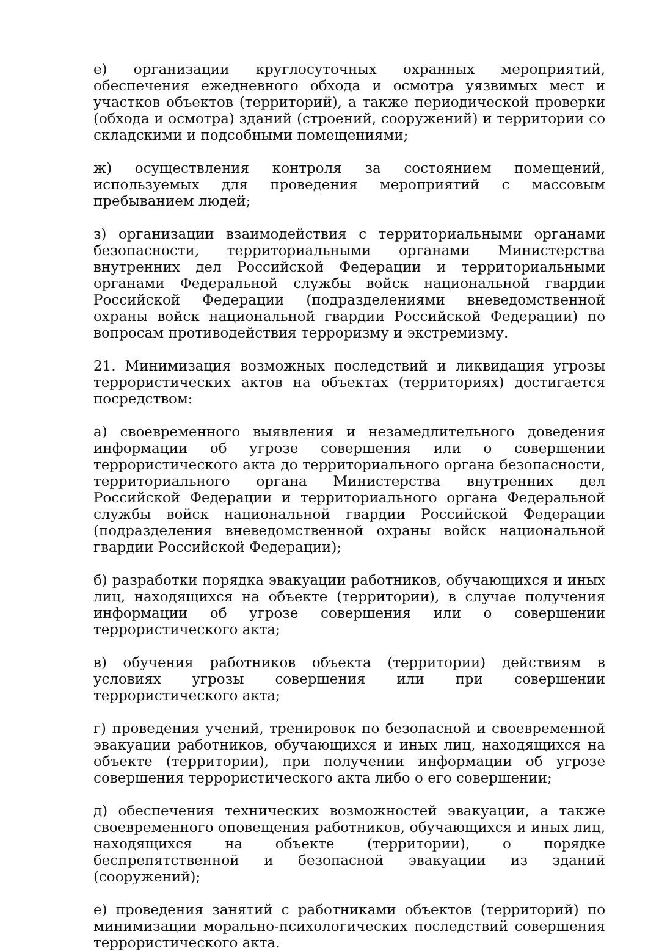е) организации круглосуточных охранных мероприятий, обеспечения ежедневного обхода и осмотра уязвимых мест и участков объектов (территорий), а также периодической проверки (обхода и осмотра) зданий (строений, сооружений) и территории со складскими и подсобными помещениями;
ж) осуществления контроля за состоянием помещений, используемых для проведения мероприятий с массовым пребыванием людей;
з) организации взаимодействия с территориальными органами безопасности, территориальными органами Министерства внутренних дел Российской Федерации и территориальными органами Федеральной службы войск национальной гвардии Российской Федерации (подразделениями вневедомственной охраны войск национальной гвардии Российской Федерации) по вопросам противодействия терроризму и экстремизму.
21. Минимизация возможных последствий и ликвидация угрозы террористических актов на объектах (территориях) достигается посредством:
а) своевременного выявления и незамедлительного доведения информации об угрозе совершения или о совершении террористического акта до территориального органа безопасности, территориального органа Министерства внутренних дел Российской Федерации и территориального органа Федеральной службы войск национальной гвардии Российской Федерации (подразделения вневедомственной охраны войск национальной гвардии Российской Федерации);
б) разработки порядка эвакуации работников, обучающихся и иных лиц, находящихся на объекте (территории), в случае получения информации об угрозе совершения или о совершении террористического акта;
в) обучения работников объекта (территории) действиям в условиях угрозы совершения или при совершении террористического акта;
г) проведения учений, тренировок по безопасной и своевременной эвакуации работников, обучающихся и иных лиц, находящихся на объекте (территории), при получении информации об угрозе совершения террористического акта либо о его совершении;
д) обеспечения технических возможностей эвакуации, а также своевременного оповещения работников, обучающихся и иных лиц, находящихся на объекте (территории), о порядке беспрепятственной и безопасной эвакуации из зданий (сооружений);
е) проведения занятий с работниками объектов (территорий) по минимизации морально-психологических последствий совершения террористического акта.